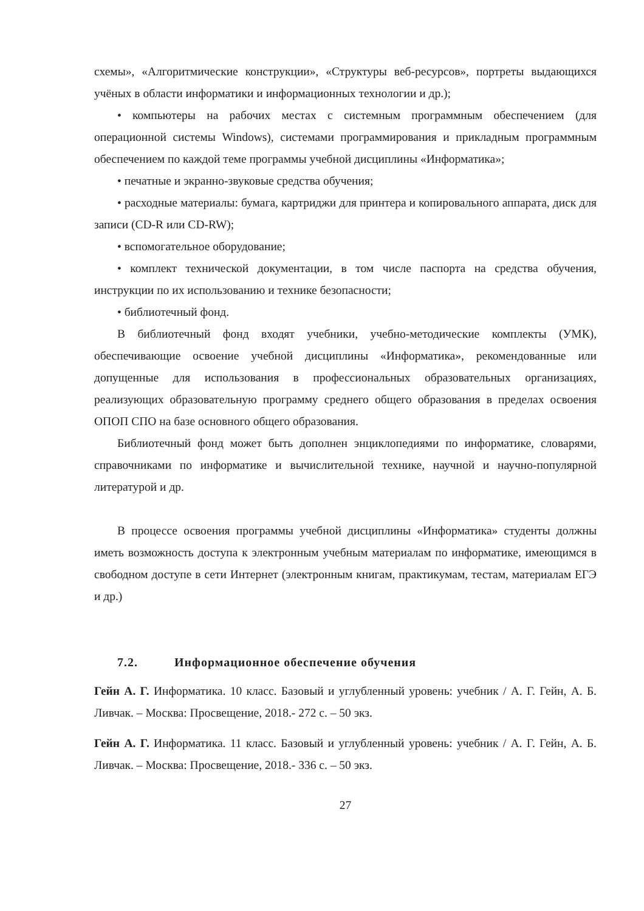схемы», «Алгоритмические конструкции», «Структуры веб-ресурсов», портреты выдающихся учёных в области информатики и информационных технологии и др.);
• компьютеры на рабочих местах с системным программным обеспечением (для операционной системы Windows), системами программирования и прикладным программным обеспечением по каждой теме программы учебной дисциплины «Информатика»;
• печатные и экранно-звуковые средства обучения;
• расходные материалы: бумага, картриджи для принтера и копировального аппарата, диск для записи (CD-R или CD-RW);
• вспомогательное оборудование;
• комплект технической документации, в том числе паспорта на средства обучения, инструкции по их использованию и технике безопасности;
• библиотечный фонд.
В библиотечный фонд входят учебники, учебно-методические комплекты (УМК), обеспечивающие освоение учебной дисциплины «Информатика», рекомендованные или допущенные для использования в профессиональных образовательных организациях, реализующих образовательную программу среднего общего образования в пределах освоения ОПОП СПО на базе основного общего образования.
Библиотечный фонд может быть дополнен энциклопедиями по информатике, словарями, справочниками по информатике и вычислительной технике, научной и научно-популярной литературой и др.
В процессе освоения программы учебной дисциплины «Информатика» студенты должны иметь возможность доступа к электронным учебным материалам по информатике, имеющимся в свободном доступе в сети Интернет (электронным книгам, практикумам, тестам, материалам ЕГЭ и др.)
7.2. Информационное обеспечение обучения
Гейн А. Г. Информатика. 10 класс. Базовый и углубленный уровень: учебник / А. Г. Гейн, А. Б. Ливчак. – Москва: Просвещение, 2018.- 272 с. – 50 экз.
Гейн А. Г. Информатика. 11 класс. Базовый и углубленный уровень: учебник / А. Г. Гейн, А. Б. Ливчак. – Москва: Просвещение, 2018.- 336 с. – 50 экз.
27